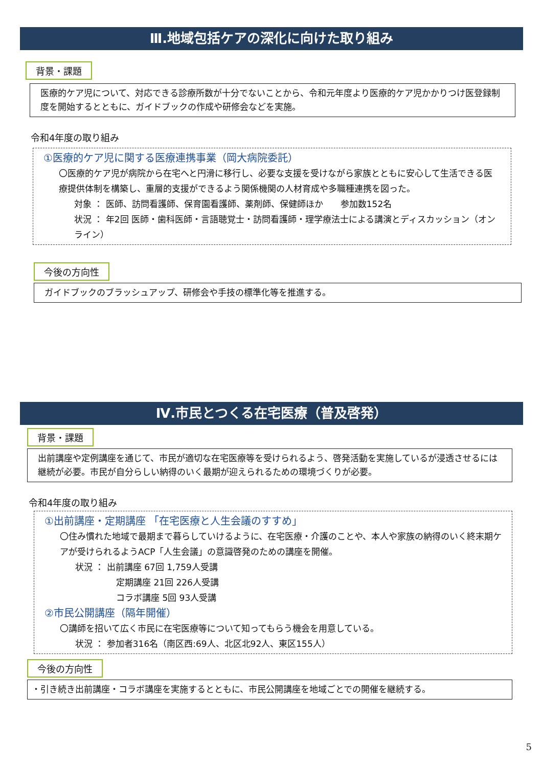Ⅲ.地域包括ケアの深化に向けた取り組み
背景・課題
医療的ケア児について、対応できる診療所数が十分でないことから、令和元年度より医療的ケア児かかりつけ医登録制度を開始するとともに、ガイドブックの作成や研修会などを実施。
令和4年度の取り組み
①医療的ケア児に関する医療連携事業（岡大病院委託）
〇医療的ケア児が病院から在宅へと円滑に移行し、必要な支援を受けながら家族とともに安心して生活できる医療提供体制を構築し、重層的支援ができるよう関係機関の人材育成や多職種連携を図った。
対象 ： 医師、訪問看護師、保育園看護師、薬剤師、保健師ほか　　参加数152名
状況 ： 年2回 医師・歯科医師・言語聴覚士・訪問看護師・理学療法士による講演とディスカッション（オンライン）
今後の方向性
ガイドブックのブラッシュアップ、研修会や手技の標準化等を推進する。
Ⅳ.市民とつくる在宅医療（普及啓発）
背景・課題
出前講座や定例講座を通じて、市民が適切な在宅医療等を受けられるよう、啓発活動を実施しているが浸透させるには継続が必要。市民が自分らしい納得のいく最期が迎えられるための環境づくりが必要。
令和4年度の取り組み
①出前講座・定期講座 「在宅医療と人生会議のすすめ」
〇住み慣れた地域で最期まで暮らしていけるように、在宅医療・介護のことや、本人や家族の納得のいく終末期ケアが受けられるようACP「人生会議」の意識啓発のための講座を開催。
状況 ： 出前講座 67回 1,759人受講
定期講座 21回 226人受講
コラボ講座 5回 93人受講
②市民公開講座（隔年開催）
〇講師を招いて広く市民に在宅医療等について知ってもらう機会を用意している。
状況 ： 参加者316名（南区西:69人、北区北92人、東区155人）
今後の方向性
・引き続き出前講座・コラボ講座を実施するとともに、市民公開講座を地域ごとでの開催を継続する。
5